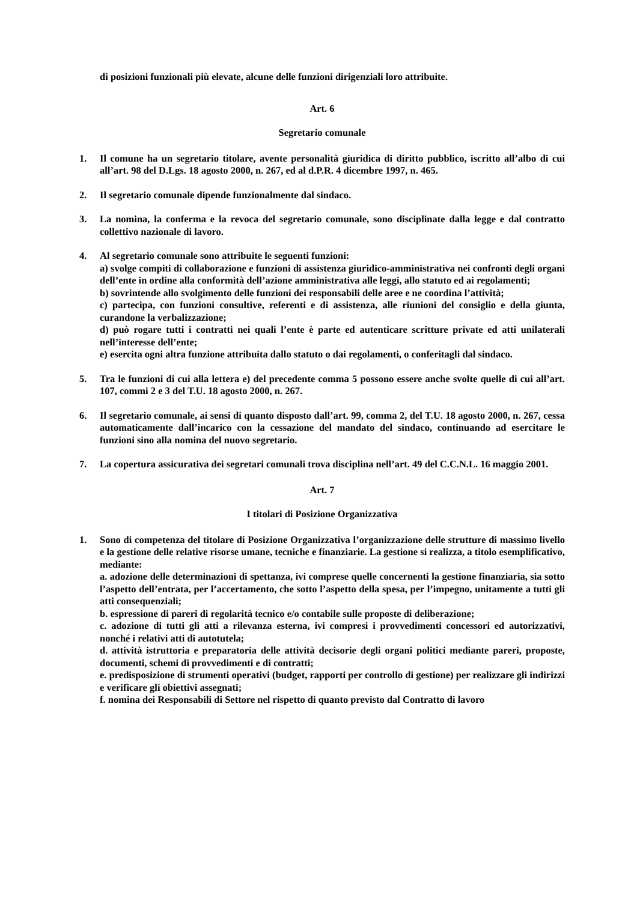di posizioni funzionali più elevate, alcune delle funzioni dirigenziali loro attribuite.
Art. 6
Segretario comunale
1. Il comune ha un segretario titolare, avente personalità giuridica di diritto pubblico, iscritto all’albo di cui all’art. 98 del D.Lgs. 18 agosto 2000, n. 267, ed al d.P.R. 4 dicembre 1997, n. 465.
2. Il segretario comunale dipende funzionalmente dal sindaco.
3. La nomina, la conferma e la revoca del segretario comunale, sono disciplinate dalla legge e dal contratto collettivo nazionale di lavoro.
4. Al segretario comunale sono attribuite le seguenti funzioni:
a) svolge compiti di collaborazione e funzioni di assistenza giuridico-amministrativa nei confronti degli organi dell’ente in ordine alla conformità dell’azione amministrativa alle leggi, allo statuto ed ai regolamenti;
b) sovrintende allo svolgimento delle funzioni dei responsabili delle aree e ne coordina l’attività;
c) partecipa, con funzioni consultive, referenti e di assistenza, alle riunioni del consiglio e della giunta, curandone la verbalizzazione;
d) può rogare tutti i contratti nei quali l’ente è parte ed autenticare scritture private ed atti unilaterali nell’interesse dell’ente;
e) esercita ogni altra funzione attribuita dallo statuto o dai regolamenti, o conferitagli dal sindaco.
5. Tra le funzioni di cui alla lettera e) del precedente comma 5 possono essere anche svolte quelle di cui all’art. 107, commi 2 e 3 del T.U. 18 agosto 2000, n. 267.
6. Il segretario comunale, ai sensi di quanto disposto dall’art. 99, comma 2, del T.U. 18 agosto 2000, n. 267, cessa automaticamente dall’incarico con la cessazione del mandato del sindaco, continuando ad esercitare le funzioni sino alla nomina del nuovo segretario.
7. La copertura assicurativa dei segretari comunali trova disciplina nell’art. 49 del C.C.N.L. 16 maggio 2001.
Art. 7
I titolari di Posizione Organizzativa
1. Sono di competenza del titolare di Posizione Organizzativa l’organizzazione delle strutture di massimo livello e la gestione delle relative risorse umane, tecniche e finanziarie. La gestione si realizza, a titolo esemplificativo, mediante:
a. adozione delle determinazioni di spettanza, ivi comprese quelle concernenti la gestione finanziaria, sia sotto l’aspetto dell’entrata, per l’accertamento, che sotto l’aspetto della spesa, per l’impegno, unitamente a tutti gli atti consequenziali;
b. espressione di pareri di regolarità tecnico e/o contabile sulle proposte di deliberazione;
c. adozione di tutti gli atti a rilevanza esterna, ivi compresi i provvedimenti concessori ed autorizzativi, nonché i relativi atti di autotutela;
d. attività istruttoria e preparatoria delle attività decisorie degli organi politici mediante pareri, proposte, documenti, schemi di provvedimenti e di contratti;
e. predisposizione di strumenti operativi (budget, rapporti per controllo di gestione) per realizzare gli indirizzi e verificare gli obiettivi assegnati;
f. nomina dei Responsabili di Settore nel rispetto di quanto previsto dal Contratto di lavoro